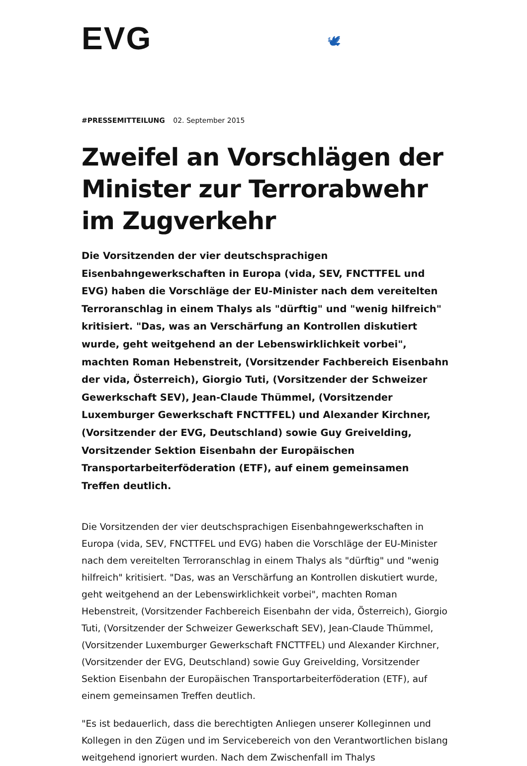EVG 🕊
#PRESSEMITTEILUNG 02. September 2015
Zweifel an Vorschlägen der Minister zur Terrorabwehr im Zugverkehr
Die Vorsitzenden der vier deutschsprachigen Eisenbahngewerkschaften in Europa (vida, SEV, FNCTTFEL und EVG) haben die Vorschläge der EU-Minister nach dem vereitelten Terroranschlag in einem Thalys als "dürftig" und "wenig hilfreich" kritisiert. "Das, was an Verschärfung an Kontrollen diskutiert wurde, geht weitgehend an der Lebenswirklichkeit vorbei", machten Roman Hebenstreit, (Vorsitzender Fachbereich Eisenbahn der vida, Österreich), Giorgio Tuti, (Vorsitzender der Schweizer Gewerkschaft SEV), Jean-Claude Thümmel, (Vorsitzender Luxemburger Gewerkschaft FNCTTFEL) und Alexander Kirchner, (Vorsitzender der EVG, Deutschland) sowie Guy Greivelding, Vorsitzender Sektion Eisenbahn der Europäischen Transportarbeiterföderation (ETF), auf einem gemeinsamen Treffen deutlich.
Die Vorsitzenden der vier deutschsprachigen Eisenbahngewerkschaften in Europa (vida, SEV, FNCTTFEL und EVG) haben die Vorschläge der EU-Minister nach dem vereitelten Terroranschlag in einem Thalys als "dürftig" und "wenig hilfreich" kritisiert. "Das, was an Verschärfung an Kontrollen diskutiert wurde, geht weitgehend an der Lebenswirklichkeit vorbei", machten Roman Hebenstreit, (Vorsitzender Fachbereich Eisenbahn der vida, Österreich), Giorgio Tuti, (Vorsitzender der Schweizer Gewerkschaft SEV), Jean-Claude Thümmel, (Vorsitzender Luxemburger Gewerkschaft FNCTTFEL) und Alexander Kirchner, (Vorsitzender der EVG, Deutschland) sowie Guy Greivelding, Vorsitzender Sektion Eisenbahn der Europäischen Transportarbeiterföderation (ETF), auf einem gemeinsamen Treffen deutlich.
"Es ist bedauerlich, dass die berechtigten Anliegen unserer Kolleginnen und Kollegen in den Zügen und im Servicebereich von den Verantwortlichen bislang weitgehend ignoriert wurden. Nach dem Zwischenfall im Thalys